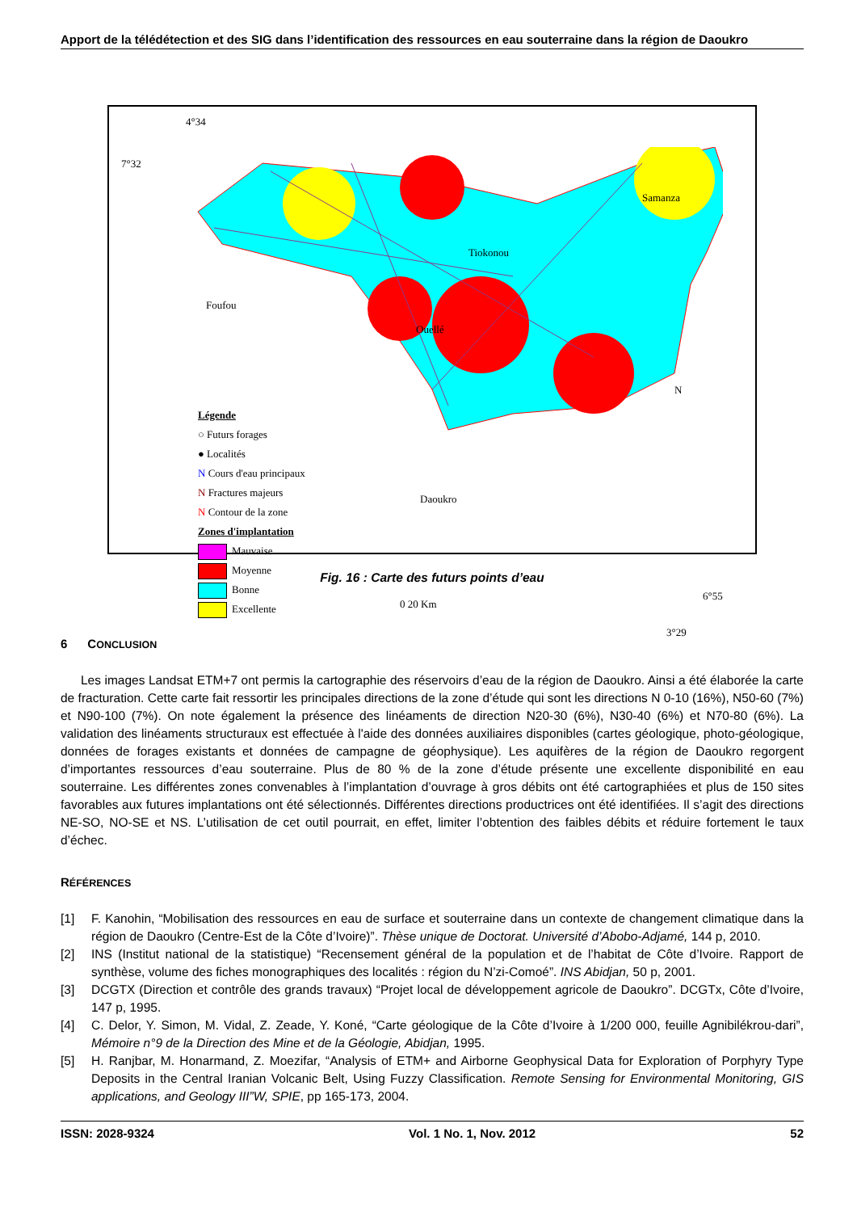Apport de la télédétection et des SIG dans l’identification des ressources en eau souterraine dans la région de Daoukro
4°34
7°32
Foufou
Samanza
Tiokonou
Ouellé
Daoukro
N
0 20 Km
6°55
3°29
Légende
○ Futurs forages
● Localités
N Cours d'eau principaux
N Fractures majeurs
N Contour de la zone
Zones d'implantation
Mauvaise
Moyenne
Bonne
Excellente
Fig. 16 : Carte des futurs points d’eau
6 CONCLUSION
Les images Landsat ETM+7 ont permis la cartographie des réservoirs d’eau de la région de Daoukro. Ainsi a été élaborée la carte de fracturation. Cette carte fait ressortir les principales directions de la zone d’étude qui sont les directions N 0-10 (16%), N50-60 (7%) et N90-100 (7%). On note également la présence des linéaments de direction N20-30 (6%), N30-40 (6%) et N70-80 (6%). La validation des linéaments structuraux est effectuée à l'aide des données auxiliaires disponibles (cartes géologique, photo-géologique, données de forages existants et données de campagne de géophysique). Les aquifères de la région de Daoukro regorgent d’importantes ressources d’eau souterraine. Plus de 80 % de la zone d’étude présente une excellente disponibilité en eau souterraine. Les différentes zones convenables à l’implantation d’ouvrage à gros débits ont été cartographiées et plus de 150 sites favorables aux futures implantations ont été sélectionnés. Différentes directions productrices ont été identifiées. Il s’agit des directions NE-SO, NO-SE et NS. L’utilisation de cet outil pourrait, en effet, limiter l’obtention des faibles débits et réduire fortement le taux d’échec.
RÉFÉRENCES
[1] F. Kanohin, “Mobilisation des ressources en eau de surface et souterraine dans un contexte de changement climatique dans la région de Daoukro (Centre-Est de la Côte d’Ivoire)”. Thèse unique de Doctorat. Université d’Abobo-Adjamé, 144 p, 2010.
[2] INS (Institut national de la statistique) “Recensement général de la population et de l’habitat de Côte d’Ivoire. Rapport de synthèse, volume des fiches monographiques des localités : région du N’zi-Comoé”. INS Abidjan, 50 p, 2001.
[3] DCGTX (Direction et contrôle des grands travaux) “Projet local de développement agricole de Daoukro”. DCGTx, Côte d’Ivoire, 147 p, 1995.
[4] C. Delor, Y. Simon, M. Vidal, Z. Zeade, Y. Koné, “Carte géologique de la Côte d’Ivoire à 1/200 000, feuille Agnibilékrou-dari”, Mémoire n°9 de la Direction des Mine et de la Géologie, Abidjan, 1995.
[5] H. Ranjbar, M. Honarmand, Z. Moezifar, “Analysis of ETM+ and Airborne Geophysical Data for Exploration of Porphyry Type Deposits in the Central Iranian Volcanic Belt, Using Fuzzy Classification. Remote Sensing for Environmental Monitoring, GIS applications, and Geology III”W, SPIE, pp 165-173, 2004.
ISSN: 2028-9324 Vol. 1 No. 1, Nov. 2012 52